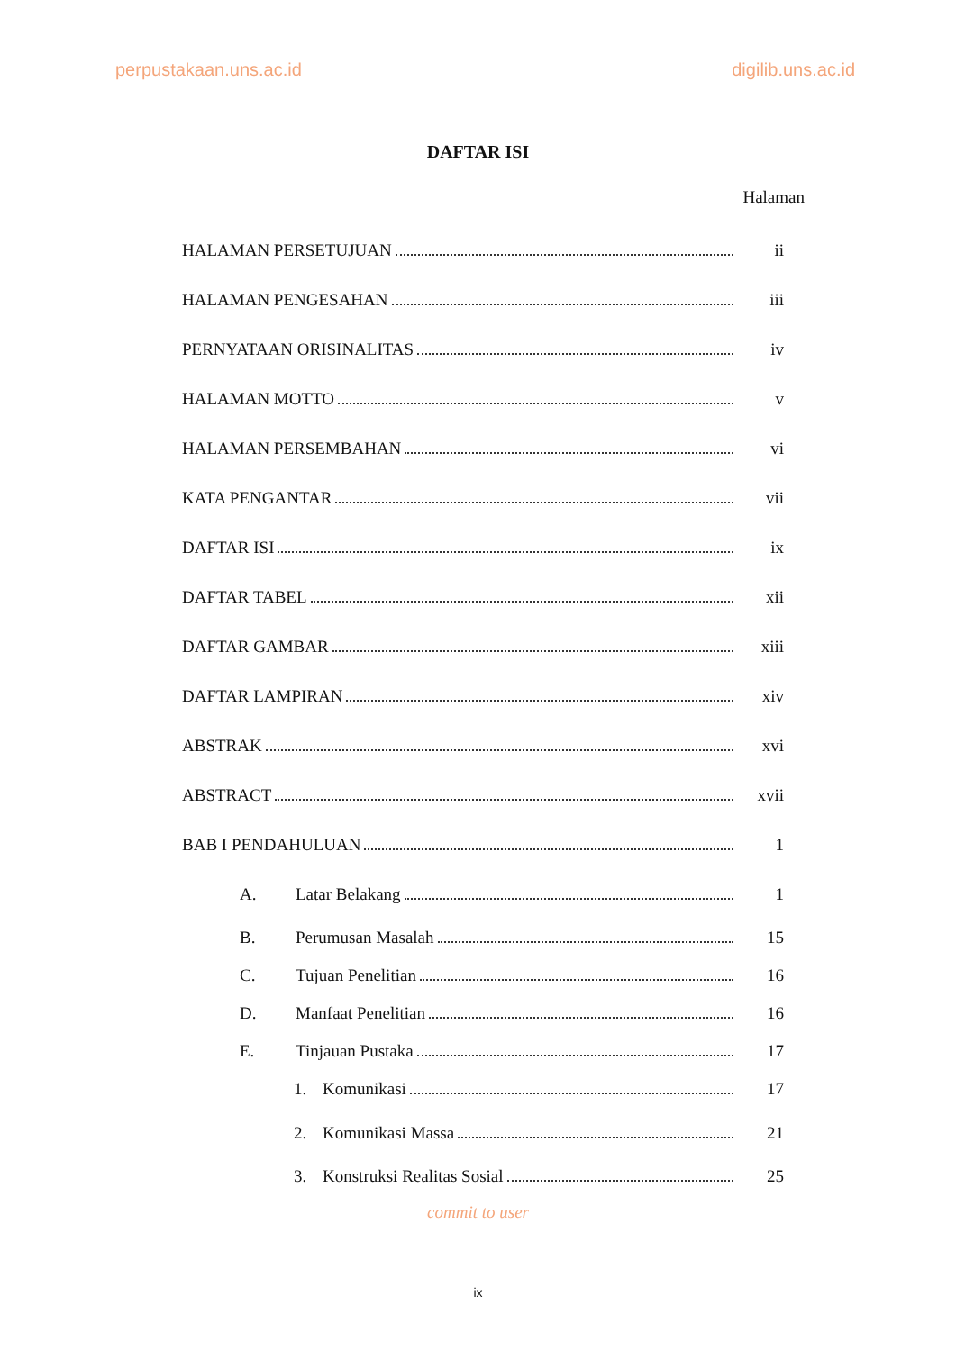perpustakaan.uns.ac.id digilib.uns.ac.id
DAFTAR ISI
Halaman
HALAMAN PERSETUJUAN ii
HALAMAN PENGESAHAN iii
PERNYATAAN ORISINALITAS iv
HALAMAN MOTTO v
HALAMAN PERSEMBAHAN vi
KATA PENGANTAR vii
DAFTAR ISI ix
DAFTAR TABEL xii
DAFTAR GAMBAR xiii
DAFTAR LAMPIRAN xiv
ABSTRAK xvi
ABSTRACT xvii
BAB I PENDAHULUAN 1
A. Latar Belakang 1
B. Perumusan Masalah 15
C. Tujuan Penelitian 16
D. Manfaat Penelitian 16
E. Tinjauan Pustaka 17
1. Komunikasi 17
2. Komunikasi Massa 21
3. Konstruksi Realitas Sosial 25
commit to user
ix